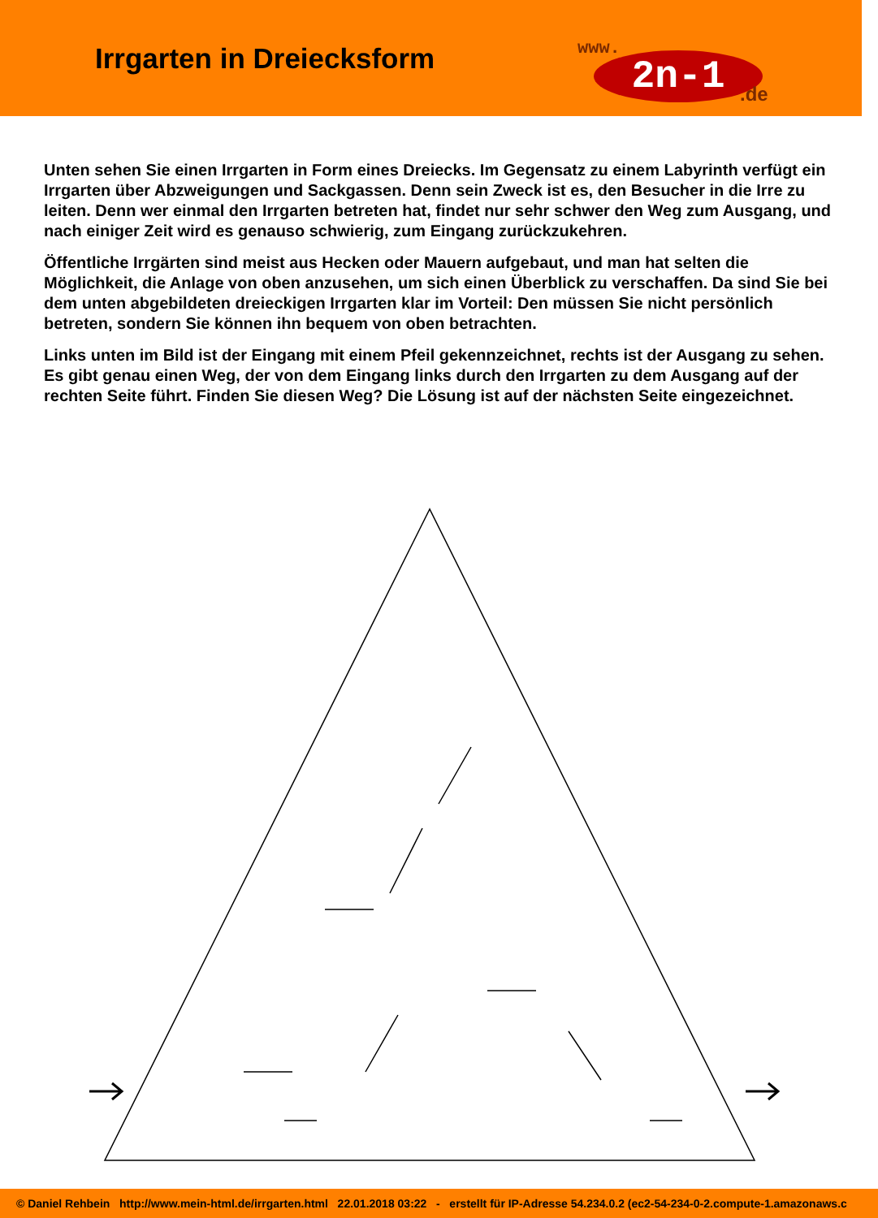Irrgarten in Dreiecksform
www.
2n-1 .de
Unten sehen Sie einen Irrgarten in Form eines Dreiecks. Im Gegensatz zu einem Labyrinth verfügt ein Irrgarten über Abzweigungen und Sackgassen. Denn sein Zweck ist es, den Besucher in die Irre zu leiten. Denn wer einmal den Irrgarten betreten hat, findet nur sehr schwer den Weg zum Ausgang, und nach einiger Zeit wird es genauso schwierig, zum Eingang zurückzukehren.
Öffentliche Irrgärten sind meist aus Hecken oder Mauern aufgebaut, und man hat selten die Möglichkeit, die Anlage von oben anzusehen, um sich einen Überblick zu verschaffen. Da sind Sie bei dem unten abgebildeten dreieckigen Irrgarten klar im Vorteil: Den müssen Sie nicht persönlich betreten, sondern Sie können ihn bequem von oben betrachten.
Links unten im Bild ist der Eingang mit einem Pfeil gekennzeichnet, rechts ist der Ausgang zu sehen. Es gibt genau einen Weg, der von dem Eingang links durch den Irrgarten zu dem Ausgang auf der rechten Seite führt. Finden Sie diesen Weg? Die Lösung ist auf der nächsten Seite eingezeichnet.
© Daniel Rehbein http://www.mein-html.de/irrgarten.html 22.01.2018 03:22 - erstellt für IP-Adresse 54.234.0.2 (ec2-54-234-0-2.compute-1.amazonaws.c